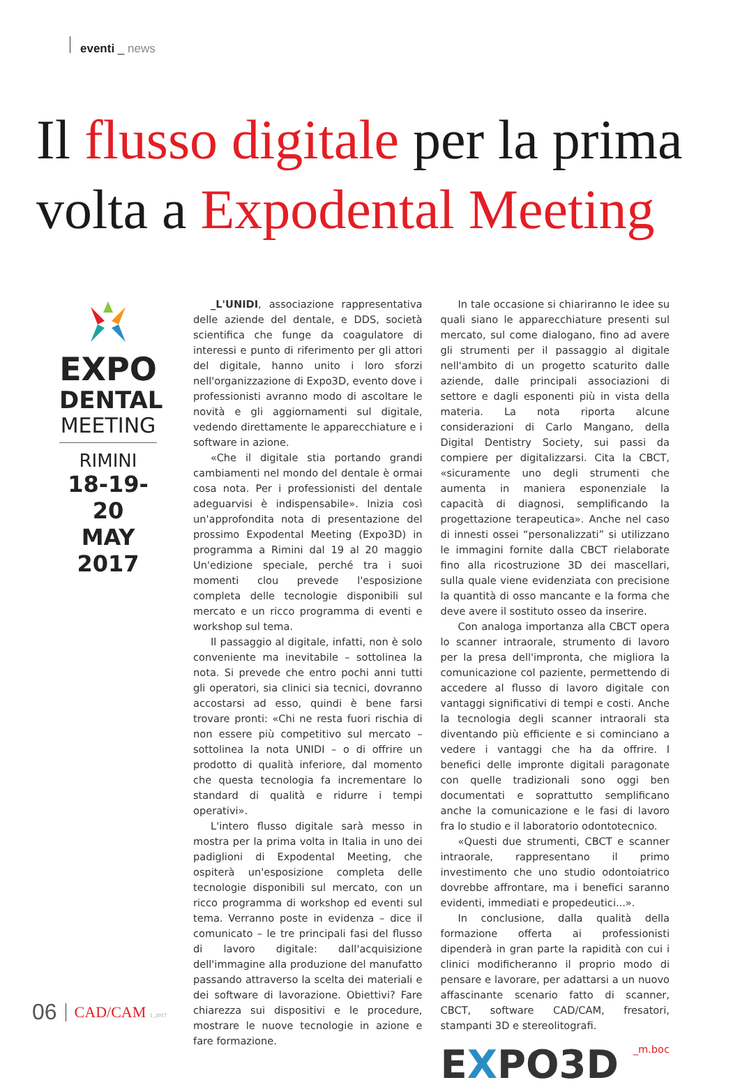eventi _ news
Il flusso digitale per la prima volta a Expodental Meeting
EXPO
DENTAL
MEETING
RIMINI
18-19-20
MAY 2017
_L'UNIDI, associazione rappresentativa delle aziende del dentale, e DDS, società scientifica che funge da coagulatore di interessi e punto di riferimento per gli attori del digitale, hanno unito i loro sforzi nell'organizzazione di Expo3D, evento dove i professionisti avranno modo di ascoltare le novità e gli aggiornamenti sul digitale, vedendo direttamente le apparecchiature e i software in azione.
«Che il digitale stia portando grandi cambiamenti nel mondo del dentale è ormai cosa nota. Per i professionisti del dentale adeguarvisi è indispensabile». Inizia così un'approfondita nota di presentazione del prossimo Expodental Meeting (Expo3D) in programma a Rimini dal 19 al 20 maggio Un'edizione speciale, perché tra i suoi momenti clou prevede l'esposizione completa delle tecnologie disponibili sul mercato e un ricco programma di eventi e workshop sul tema.
Il passaggio al digitale, infatti, non è solo conveniente ma inevitabile – sottolinea la nota. Si prevede che entro pochi anni tutti gli operatori, sia clinici sia tecnici, dovranno accostarsi ad esso, quindi è bene farsi trovare pronti: «Chi ne resta fuori rischia di non essere più competitivo sul mercato – sottolinea la nota UNIDI – o di offrire un prodotto di qualità inferiore, dal momento che questa tecnologia fa incrementare lo standard di qualità e ridurre i tempi operativi».
L'intero flusso digitale sarà messo in mostra per la prima volta in Italia in uno dei padiglioni di Expodental Meeting, che ospiterà un'esposizione completa delle tecnologie disponibili sul mercato, con un ricco programma di workshop ed eventi sul tema. Verranno poste in evidenza – dice il comunicato – le tre principali fasi del flusso di lavoro digitale: dall'acquisizione dell'immagine alla produzione del manufatto passando attraverso la scelta dei materiali e dei software di lavorazione. Obiettivi? Fare chiarezza sui dispositivi e le procedure, mostrare le nuove tecnologie in azione e fare formazione.
In tale occasione si chiariranno le idee su quali siano le apparecchiature presenti sul mercato, sul come dialogano, fino ad avere gli strumenti per il passaggio al digitale nell'ambito di un progetto scaturito dalle aziende, dalle principali associazioni di settore e dagli esponenti più in vista della materia. La nota riporta alcune considerazioni di Carlo Mangano, della Digital Dentistry Society, sui passi da compiere per digitalizzarsi. Cita la CBCT, «sicuramente uno degli strumenti che aumenta in maniera esponenziale la capacità di diagnosi, semplificando la progettazione terapeutica». Anche nel caso di innesti ossei “personalizzati” si utilizzano le immagini fornite dalla CBCT rielaborate fino alla ricostruzione 3D dei mascellari, sulla quale viene evidenziata con precisione la quantità di osso mancante e la forma che deve avere il sostituto osseo da inserire.
Con analoga importanza alla CBCT opera lo scanner intraorale, strumento di lavoro per la presa dell'impronta, che migliora la comunicazione col paziente, permettendo di accedere al flusso di lavoro digitale con vantaggi significativi di tempi e costi. Anche la tecnologia degli scanner intraorali sta diventando più efficiente e si cominciano a vedere i vantaggi che ha da offrire. I benefici delle impronte digitali paragonate con quelle tradizionali sono oggi ben documentati e soprattutto semplificano anche la comunicazione e le fasi di lavoro fra lo studio e il laboratorio odontotecnico.
«Questi due strumenti, CBCT e scanner intraorale, rappresentano il primo investimento che uno studio odontoiatrico dovrebbe affrontare, ma i benefici saranno evidenti, immediati e propedeutici...».
In conclusione, dalla qualità della formazione offerta ai professionisti dipenderà in gran parte la rapidità con cui i clinici modificheranno il proprio modo di pensare e lavorare, per adattarsi a un nuovo affascinante scenario fatto di scanner, CBCT, software CAD/CAM, fresatori, stampanti 3D e stereolitografi.
_m.boc
EXPO3D
06 CAD/CAM 1_2017